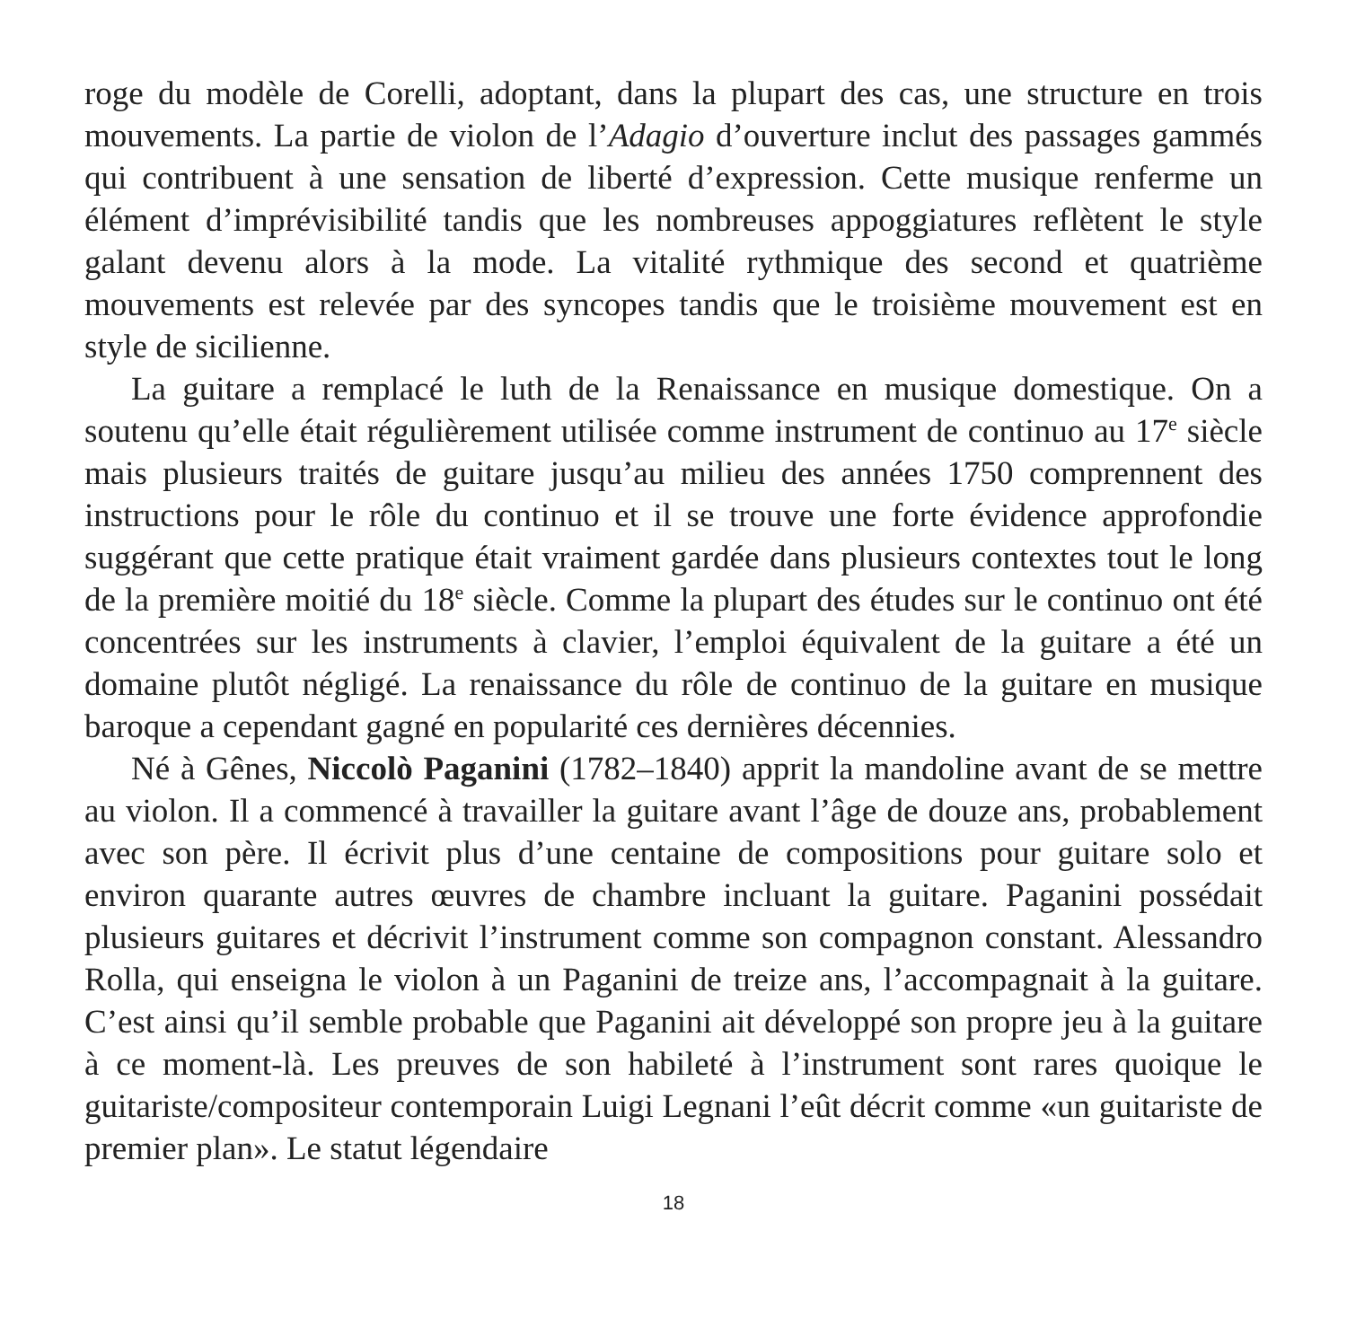roge du modèle de Corelli, adoptant, dans la plupart des cas, une structure en trois mouvements. La partie de violon de l’Adagio d’ouverture inclut des passages gammés qui contribuent à une sensation de liberté d’expression. Cette musique renferme un élément d’imprévisibilité tandis que les nombreuses appoggiatures reflètent le style galant devenu alors à la mode. La vitalité rythmique des second et quatrième mouvements est relevée par des syncopes tandis que le troisième mouvement est en style de sicilienne.
La guitare a remplacé le luth de la Renaissance en musique domestique. On a soutenu qu’elle était régulièrement utilisée comme instrument de continuo au 17<sup>e</sup> siècle mais plusieurs traités de guitare jusqu’au milieu des années 1750 comprennent des instructions pour le rôle du continuo et il se trouve une forte évidence approfondie suggérant que cette pratique était vraiment gardée dans plusieurs contextes tout le long de la première moitié du 18<sup>e</sup> siècle. Comme la plupart des études sur le continuo ont été concentrées sur les instruments à clavier, l’emploi équivalent de la guitare a été un domaine plutôt négligé. La renaissance du rôle de continuo de la guitare en musique baroque a cependant gagné en popularité ces dernières décennies.
Né à Gênes, Niccolò Paganini (1782–1840) apprit la mandoline avant de se mettre au violon. Il a commencé à travailler la guitare avant l’âge de douze ans, probablement avec son père. Il écrivit plus d’une centaine de compositions pour guitare solo et environ quarante autres œuvres de chambre incluant la guitare. Paganini possédait plusieurs guitares et décrivit l’instrument comme son compagnon constant. Alessandro Rolla, qui enseigna le violon à un Paganini de treize ans, l’accompagnait à la guitare. C’est ainsi qu’il semble probable que Paganini ait développé son propre jeu à la guitare à ce moment-là. Les preuves de son habileté à l’instrument sont rares quoique le guitariste/compositeur contemporain Luigi Legnani l’eût décrit comme «un guitariste de premier plan». Le statut légendaire
18